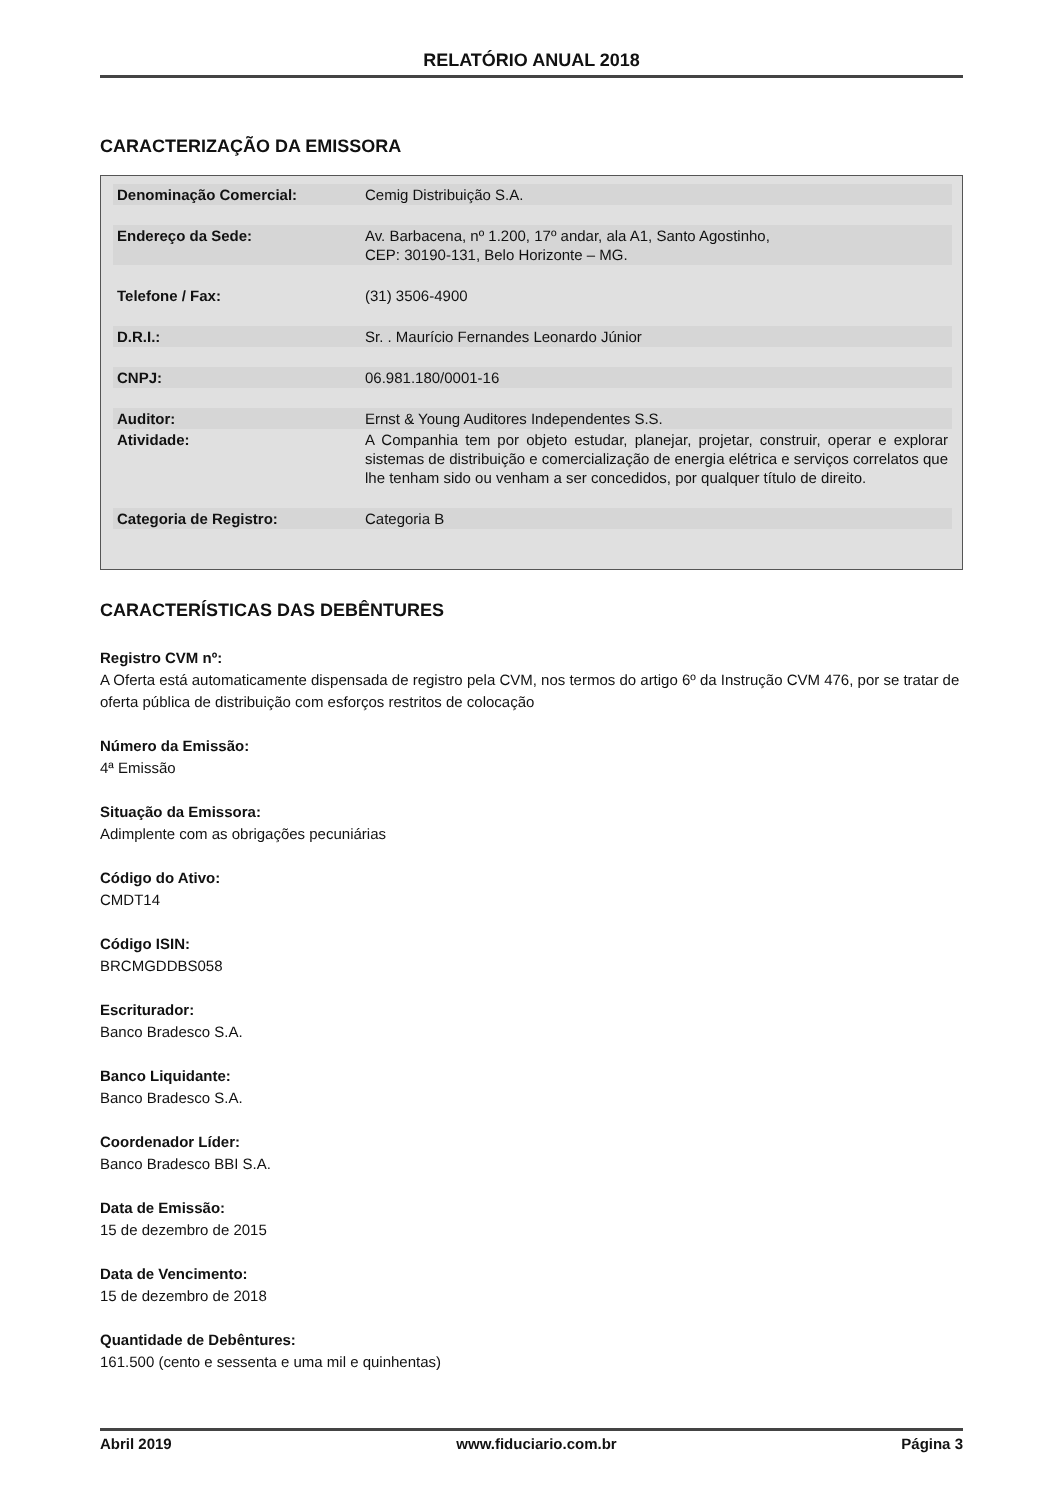RELATÓRIO ANUAL 2018
CARACTERIZAÇÃO DA EMISSORA
| Denominação Comercial: | Cemig Distribuição S.A. |
| Endereço da Sede: | Av. Barbacena, nº 1.200, 17º andar, ala A1, Santo Agostinho, CEP: 30190-131, Belo Horizonte – MG. |
| Telefone / Fax: | (31) 3506-4900 |
| D.R.I.: | Sr. . Maurício Fernandes Leonardo Júnior |
| CNPJ: | 06.981.180/0001-16 |
| Auditor: | Ernst & Young Auditores Independentes S.S. |
| Atividade: | A Companhia tem por objeto estudar, planejar, projetar, construir, operar e explorar sistemas de distribuição e comercialização de energia elétrica e serviços correlatos que lhe tenham sido ou venham a ser concedidos, por qualquer título de direito. |
| Categoria de Registro: | Categoria B |
CARACTERÍSTICAS DAS DEBÊNTURES
Registro CVM nº:
A Oferta está automaticamente dispensada de registro pela CVM, nos termos do artigo 6º da Instrução CVM 476, por se tratar de oferta pública de distribuição com esforços restritos de colocação
Número da Emissão:
4ª Emissão
Situação da Emissora:
Adimplente com as obrigações pecuniárias
Código do Ativo:
CMDT14
Código ISIN:
BRCMGDDBS058
Escriturador:
Banco Bradesco S.A.
Banco Liquidante:
Banco Bradesco S.A.
Coordenador Líder:
Banco Bradesco BBI S.A.
Data de Emissão:
15 de dezembro de 2015
Data de Vencimento:
15 de dezembro de 2018
Quantidade de Debêntures:
161.500 (cento e sessenta e uma mil e quinhentas)
Abril 2019 www.fiduciario.com.br Página 3